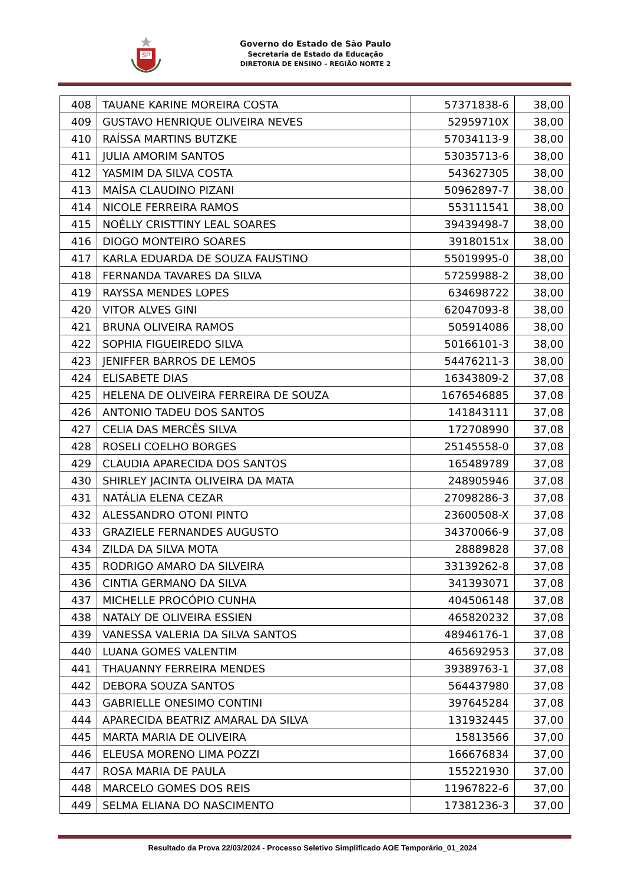SP
Governo do Estado de São Paulo
Secretaria de Estado da Educação
DIRETORIA DE ENSINO – REGIÃO NORTE 2
| 408 | TAUANE KARINE MOREIRA COSTA | 57371838-6 | 38,00 |
| 409 | GUSTAVO HENRIQUE OLIVEIRA NEVES | 52959710X | 38,00 |
| 410 | RAÍSSA MARTINS BUTZKE | 57034113-9 | 38,00 |
| 411 | JULIA AMORIM SANTOS | 53035713-6 | 38,00 |
| 412 | YASMIM DA SILVA COSTA | 543627305 | 38,00 |
| 413 | MAÍSA CLAUDINO PIZANI | 50962897-7 | 38,00 |
| 414 | NICOLE FERREIRA RAMOS | 553111541 | 38,00 |
| 415 | NOÉLLY CRISTTINY LEAL SOARES | 39439498-7 | 38,00 |
| 416 | DIOGO MONTEIRO SOARES | 39180151x | 38,00 |
| 417 | KARLA EDUARDA DE SOUZA FAUSTINO | 55019995-0 | 38,00 |
| 418 | FERNANDA TAVARES DA SILVA | 57259988-2 | 38,00 |
| 419 | RAYSSA MENDES LOPES | 634698722 | 38,00 |
| 420 | VITOR ALVES GINI | 62047093-8 | 38,00 |
| 421 | BRUNA OLIVEIRA RAMOS | 505914086 | 38,00 |
| 422 | SOPHIA FIGUEIREDO SILVA | 50166101-3 | 38,00 |
| 423 | JENIFFER BARROS DE LEMOS | 54476211-3 | 38,00 |
| 424 | ELISABETE DIAS | 16343809-2 | 37,08 |
| 425 | HELENA DE OLIVEIRA FERREIRA DE SOUZA | 1676546885 | 37,08 |
| 426 | ANTONIO TADEU DOS SANTOS | 141843111 | 37,08 |
| 427 | CELIA DAS MERCÊS SILVA | 172708990 | 37,08 |
| 428 | ROSELI COELHO BORGES | 25145558-0 | 37,08 |
| 429 | CLAUDIA APARECIDA DOS SANTOS | 165489789 | 37,08 |
| 430 | SHIRLEY JACINTA OLIVEIRA DA MATA | 248905946 | 37,08 |
| 431 | NATÁLIA ELENA CEZAR | 27098286-3 | 37,08 |
| 432 | ALESSANDRO OTONI PINTO | 23600508-X | 37,08 |
| 433 | GRAZIELE FERNANDES AUGUSTO | 34370066-9 | 37,08 |
| 434 | ZILDA DA SILVA MOTA | 28889828 | 37,08 |
| 435 | RODRIGO AMARO DA SILVEIRA | 33139262-8 | 37,08 |
| 436 | CINTIA GERMANO DA SILVA | 341393071 | 37,08 |
| 437 | MICHELLE PROCÓPIO CUNHA | 404506148 | 37,08 |
| 438 | NATALY DE OLIVEIRA ESSIEN | 465820232 | 37,08 |
| 439 | VANESSA VALERIA DA SILVA SANTOS | 48946176-1 | 37,08 |
| 440 | LUANA GOMES VALENTIM | 465692953 | 37,08 |
| 441 | THAUANNY FERREIRA MENDES | 39389763-1 | 37,08 |
| 442 | DEBORA SOUZA SANTOS | 564437980 | 37,08 |
| 443 | GABRIELLE ONESIMO CONTINI | 397645284 | 37,08 |
| 444 | APARECIDA BEATRIZ AMARAL DA SILVA | 131932445 | 37,00 |
| 445 | MARTA MARIA DE OLIVEIRA | 15813566 | 37,00 |
| 446 | ELEUSA MORENO LIMA POZZI | 166676834 | 37,00 |
| 447 | ROSA MARIA DE PAULA | 155221930 | 37,00 |
| 448 | MARCELO GOMES DOS REIS | 11967822-6 | 37,00 |
| 449 | SELMA ELIANA DO NASCIMENTO | 17381236-3 | 37,00 |
Resultado da Prova 22/03/2024 - Processo Seletivo Simplificado AOE Temporário_01_2024